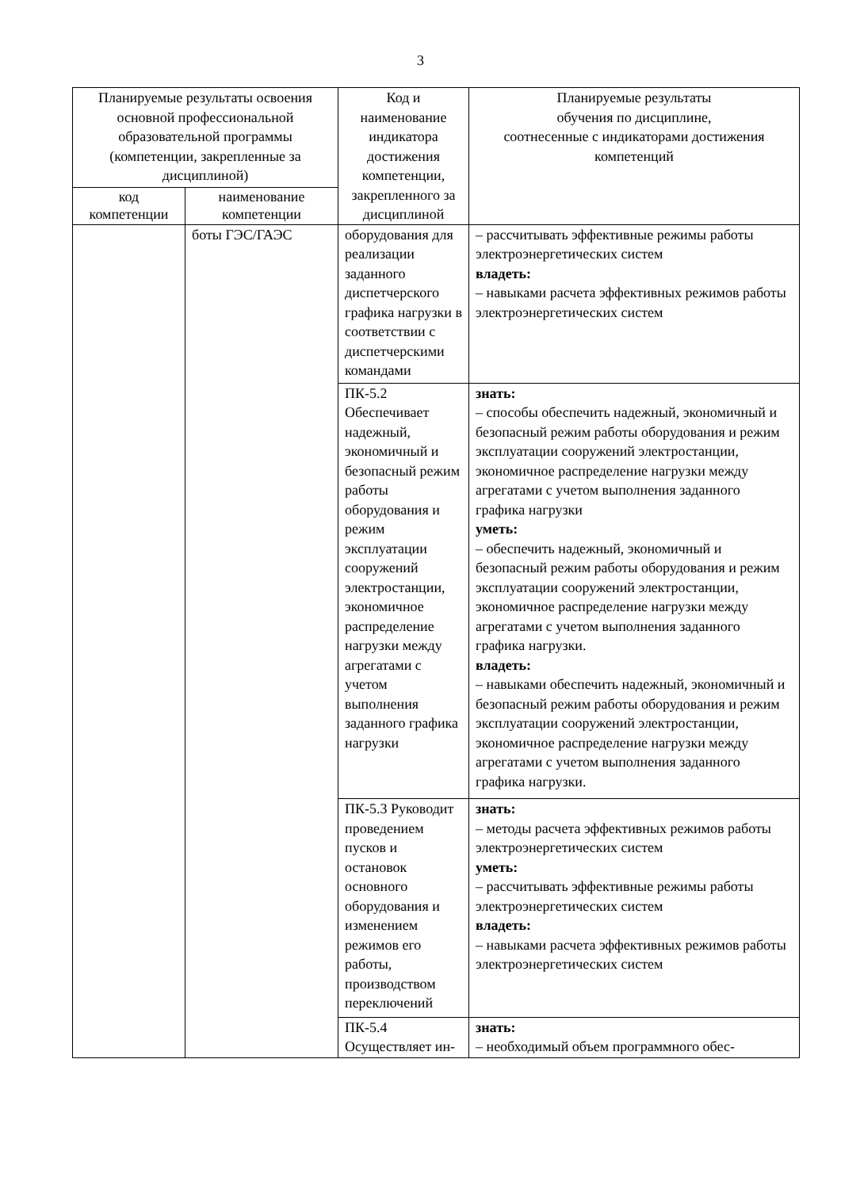3
| Планируемые результаты освоения основной профессиональной образовательной программы (компетенции, закрепленные за дисциплиной) | | Код и наименование индикатора достижения компетенции, закрепленного за дисциплиной | Планируемые результаты обучения по дисциплине, соотнесенные с индикаторами достижения компетенций |
| --- | --- | --- | --- |
| код компетенции | наименование компетенции | | |
| | боты ГЭС/ГАЭС | оборудования для реализации заданного диспетчерского графика нагрузки в соответствии с диспетчерскими командами | – рассчитывать эффективные режимы работы электроэнергетических систем владеть: – навыками расчета эффективных режимов работы электроэнергетических систем |
| | | ПК-5.2 Обеспечивает надежный, экономичный и безопасный режим работы оборудования и режим эксплуатации сооружений электростанции, экономичное распределение нагрузки между агрегатами с учетом выполнения заданного графика нагрузки | знать: – способы обеспечить надежный, экономичный и безопасный режим работы оборудования и режим эксплуатации сооружений электростанции, экономичное распределение нагрузки между агрегатами с учетом выполнения заданного графика нагрузки уметь: – обеспечить надежный, экономичный и безопасный режим работы оборудования и режим эксплуатации сооружений электростанции, экономичное распределение нагрузки между агрегатами с учетом выполнения заданного графика нагрузки. владеть: – навыками обеспечить надежный, экономичный и безопасный режим работы оборудования и режим эксплуатации сооружений электростанции, экономичное распределение нагрузки между агрегатами с учетом выполнения заданного графика нагрузки. |
| | | ПК-5.3 Руководит проведением пусков и остановок основного оборудования и изменением режимов его работы, производством переключений | знать: – методы расчета эффективных режимов работы электроэнергетических систем уметь: – рассчитывать эффективные режимы работы электроэнергетических систем владеть: – навыками расчета эффективных режимов работы электроэнергетических систем |
| | | ПК-5.4 Осуществляет ин- | знать: – необходимый объем программного обес- |